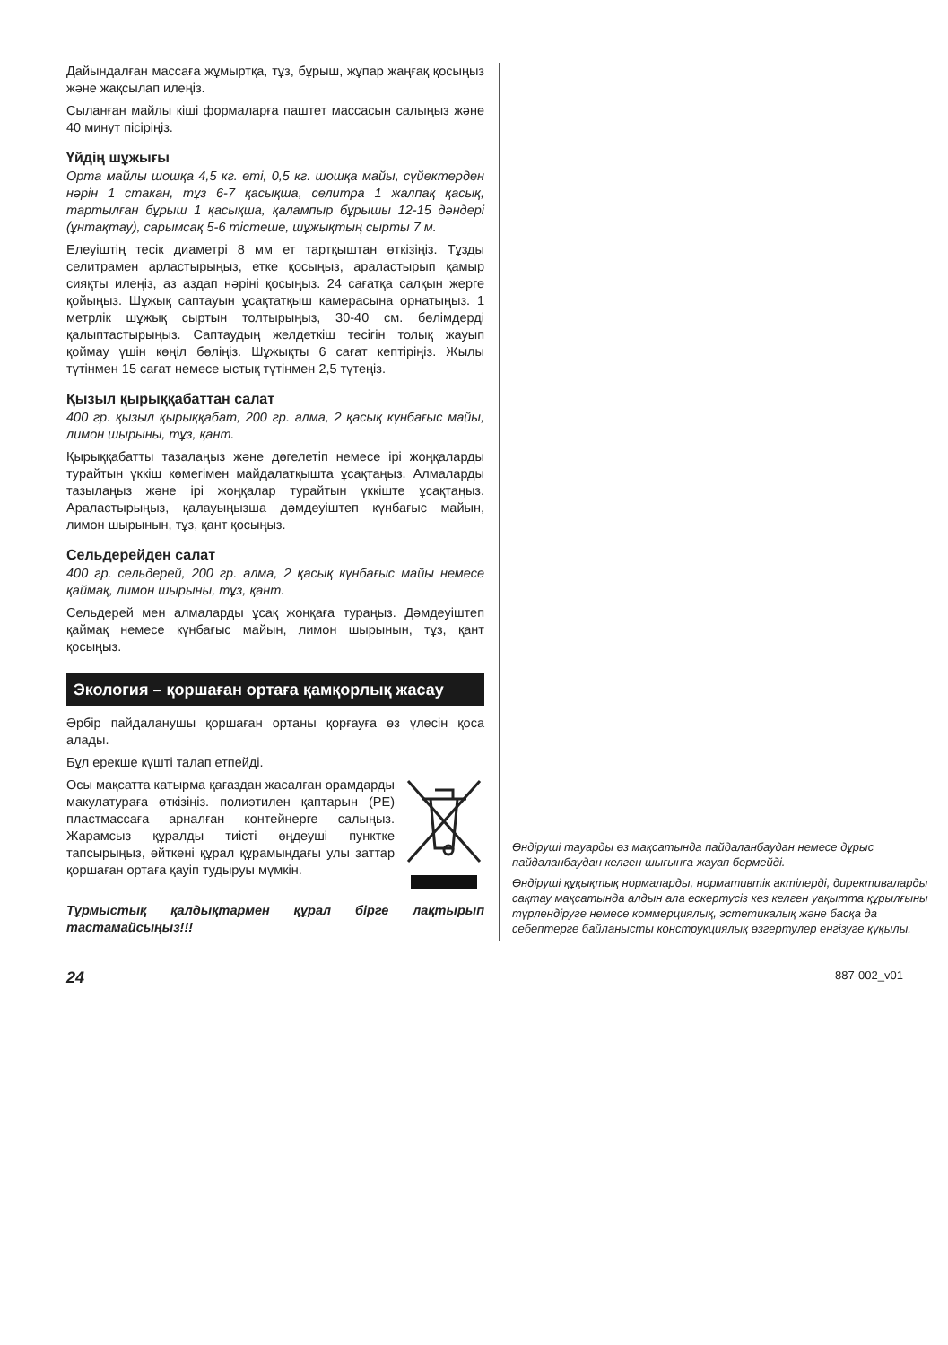Дайындалған массаға жұмыртқа, тұз, бұрыш, жұпар жаңғақ қосыңыз және жақсылап илеңіз.
Сыланған майлы кіші формаларға паштет массасын салыңыз және 40 минут пісіріңіз.
Үйдің шұжығы
Орта майлы шошқа 4,5 кг. еті, 0,5 кг. шошқа майы, сүйектерден нәрін 1 стакан, тұз 6-7 қасықша, селитра 1 жалпақ қасық, тартылған бұрыш 1 қасықша, қалампыр бұрышы 12-15 дәндері (ұнтақтау), сарымсақ 5-6 тістеше, шұжықтың сырты 7 м.
Елеуіштің тесік диаметрі 8 мм ет тартқыштан өткізіңіз. Тұзды селитрамен арластырыңыз, етке қосыңыз, араластырып қамыр сияқты илеңіз, аз аздап нәріні қосыңыз. 24 сағатқа салқын жерге қойыңыз. Шұжық саптауын ұсақтатқыш камерасына орнатыңыз. 1 метрлік шұжық сыртын толтырыңыз, 30-40 см. бөлімдерді қалыптастырыңыз. Саптаудың желдеткіш тесігін толық жауып қоймау үшін көңіл бөліңіз. Шұжықты 6 сағат кептіріңіз. Жылы түтінмен 15 сағат немесе ыстық түтінмен 2,5 түтеңіз.
Қызыл қырыққабаттан салат
400 гр. қызыл қырыққабат, 200 гр. алма, 2 қасық күнбағыс майы, лимон шырыны, тұз, қант.
Қырыққабатты тазалаңыз және дөгелетіп немесе ірі жоңқаларды турайтын үккіш көмегімен майдалатқышта ұсақтаңыз. Алмаларды тазылаңыз және ірі жоңқалар турайтын үккіште ұсақтаңыз. Араластырыңыз, қалауыңызша дәмдеуіштеп күнбағыс майын, лимон шырынын, тұз, қант қосыңыз.
Сельдерейден салат
400 гр. сельдерей, 200 гр. алма, 2 қасық күнбағыс майы немесе қаймақ, лимон шырыны, тұз, қант.
Сельдерей мен алмаларды ұсақ жоңқаға тураңыз. Дәмдеуіштеп қаймақ немесе күнбағыс майын, лимон шырынын, тұз, қант қосыңыз.
Экология – қоршаған ортаға қамқорлық жасау
Әрбір пайдаланушы қоршаған ортаны қорғауға өз үлесін қоса алады.
Бұл ерекше күшті талап етпейді.
Осы мақсатта катырма қағаздан жасалған орамдарды макулатураға өткізіңіз. полиэтилен қаптарын (PE) пластмассаға арналған контейнерге салыңыз. Жарамсыз құралды тиісті өңдеуші пунктке тапсырыңыз, өйткені құрал құрамындағы улы заттар қоршаған ортаға қауіп тудыруы мүмкін.
Тұрмыстық қалдықтармен құрал бірге лақтырып тастамайсыңыз!!!
Өндіруші тауарды өз мақсатында пайдаланбаудан немесе дұрыс пайдаланбаудан келген шығынға жауап бермейді.
Өндіруші құқықтық нормаларды, нормативтік актілерді, директиваларды сақтау мақсатында алдын ала ескертусіз кез келген уақытта құрылғыны түрлендіруге немесе коммерциялық, эстетикалық және басқа да себептерге байланысты конструкциялық өзгертулер енгізуге құқылы.
24 887-002_v01